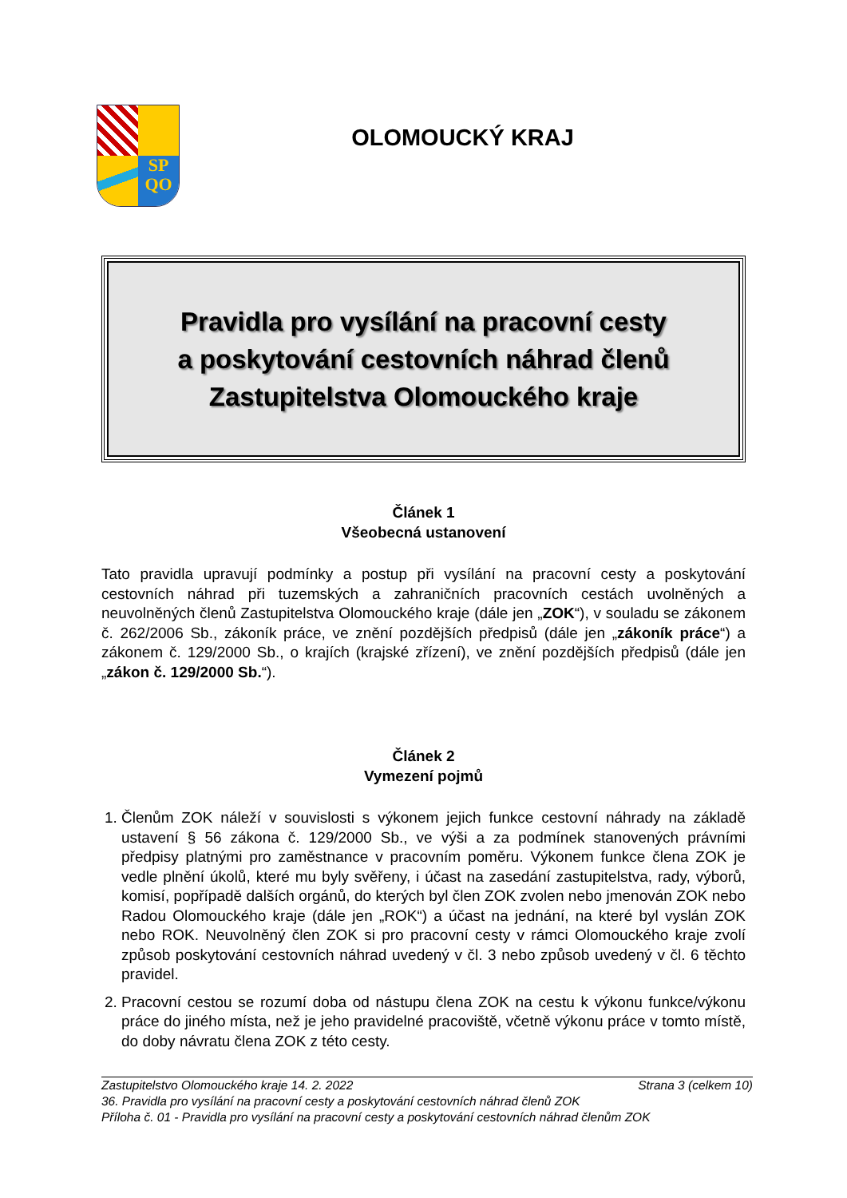SP
QO
OLOMOUCKÝ KRAJ
Pravidla pro vysílání na pracovní cesty
a poskytování cestovních náhrad členů
Zastupitelstva Olomouckého kraje
Článek 1
Všeobecná ustanovení
Tato pravidla upravují podmínky a postup při vysílání na pracovní cesty a poskytování cestovních náhrad při tuzemských a zahraničních pracovních cestách uvolněných a neuvolněných členů Zastupitelstva Olomouckého kraje (dále jen „ZOK“), v souladu se zákonem č. 262/2006 Sb., zákoník práce, ve znění pozdějších předpisů (dále jen „zákoník práce“) a zákonem č. 129/2000 Sb., o krajích (krajské zřízení), ve znění pozdějších předpisů (dále jen „zákon č. 129/2000 Sb.“).
Článek 2
Vymezení pojmů
1. Členům ZOK náleží v souvislosti s výkonem jejich funkce cestovní náhrady na základě ustavení § 56 zákona č. 129/2000 Sb., ve výši a za podmínek stanovených právními předpisy platnými pro zaměstnance v pracovním poměru. Výkonem funkce člena ZOK je vedle plnění úkolů, které mu byly svěřeny, i účast na zasedání zastupitelstva, rady, výborů, komisí, popřípadě dalších orgánů, do kterých byl člen ZOK zvolen nebo jmenován ZOK nebo Radou Olomouckého kraje (dále jen „ROK“) a účast na jednání, na které byl vyslán ZOK nebo ROK. Neuvolněný člen ZOK si pro pracovní cesty v rámci Olomouckého kraje zvolí způsob poskytování cestovních náhrad uvedený v čl. 3 nebo způsob uvedený v čl. 6 těchto pravidel.
2. Pracovní cestou se rozumí doba od nástupu člena ZOK na cestu k výkonu funkce/výkonu práce do jiného místa, než je jeho pravidelné pracoviště, včetně výkonu práce v tomto místě, do doby návratu člena ZOK z této cesty.
Zastupitelstvo Olomouckého kraje 14. 2. 2022 Strana 3 (celkem 10)
36. Pravidla pro vysílání na pracovní cesty a poskytování cestovních náhrad členů ZOK
Příloha č. 01 - Pravidla pro vysílání na pracovní cesty a poskytování cestovních náhrad členům ZOK